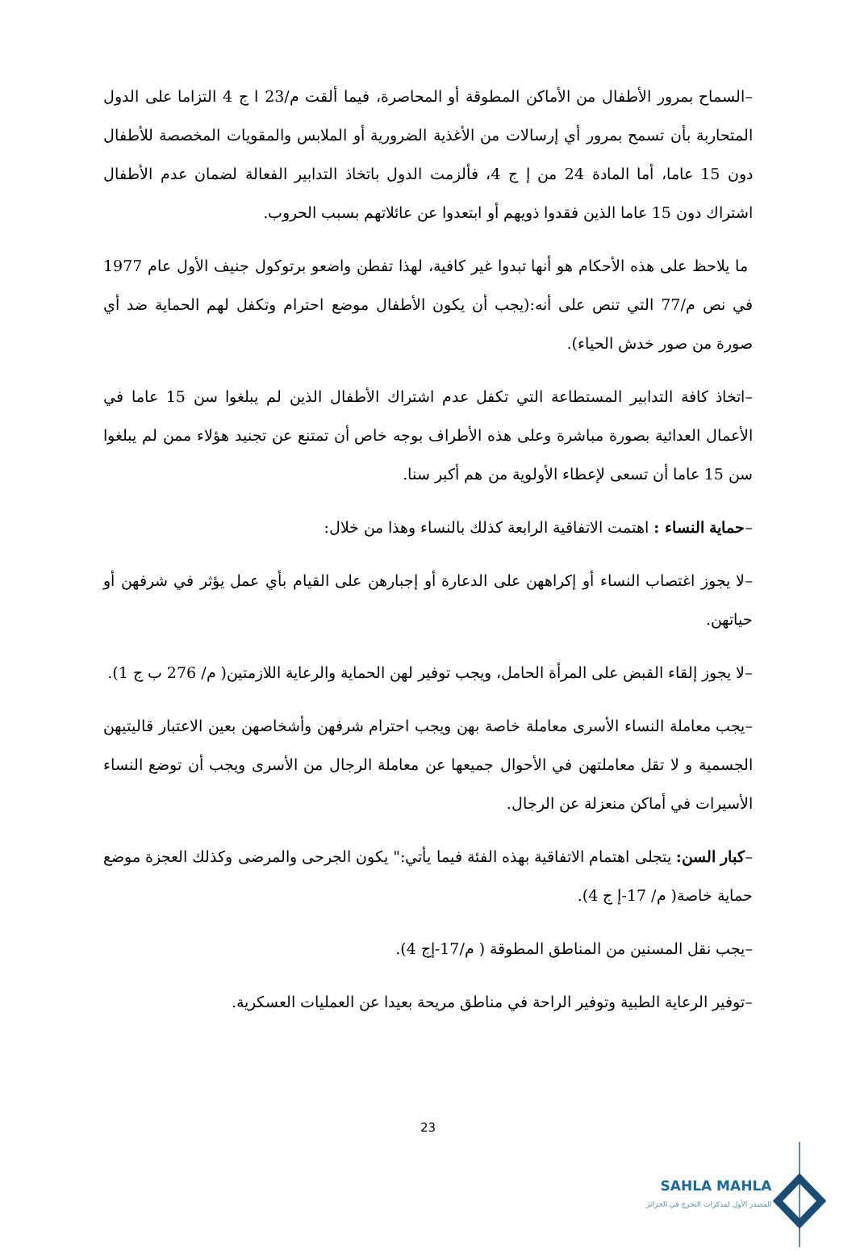–السماح بمرور الأطفال من الأماكن المطوقة أو المحاصرة، فيما ألقت م/23 ا ج 4 التزاما على الدول المتحاربة بأن تسمح بمرور أي إرسالات من الأغذية الضرورية أو الملابس والمقويات المخصصة للأطفال دون 15 عاما، أما المادة 24 من إ ج 4، فألزمت الدول باتخاذ التدابير الفعالة لضمان عدم الأطفال اشتراك دون 15 عاما الذين فقدوا ذويهم أو ابتعدوا عن عائلاتهم بسبب الحروب.
ما يلاحظ على هذه الأحكام هو أنها تبدوا غير كافية، لهذا تفطن واضعو برتوكول جنيف الأول عام 1977 في نص م/77 التي تنص على أنه:(يجب أن يكون الأطفال موضع احترام وتكفل لهم الحماية ضد أي صورة من صور خدش الحياء).
–اتخاذ كافة التدابير المستطاعة التي تكفل عدم اشتراك الأطفال الذين لم يبلغوا سن 15 عاما في الأعمال العدائية بصورة مباشرة وعلى هذه الأطراف بوجه خاص أن تمتنع عن تجنيد هؤلاء ممن لم يبلغوا سن 15 عاما أن تسعى لإعطاء الأولوية من هم أكبر سنا.
–حماية النساء : اهتمت الاتفاقية الرابعة كذلك بالنساء وهذا من خلال:
–لا يجوز اغتصاب النساء أو إكراههن على الدعارة أو إجبارهن على القيام بأي عمل يؤثر في شرفهن أو حياتهن.
–لا يجوز إلقاء القبض على المرأة الحامل، ويجب توفير لهن الحماية والرعاية اللازمتين( م/ 276 ب ج 1).
–يجب معاملة النساء الأسرى معاملة خاصة بهن ويجب احترام شرفهن وأشخاصهن بعين الاعتبار قاليتيهن الجسمية و لا تقل معاملتهن في الأحوال جميعها عن معاملة الرجال من الأسرى ويجب أن توضع النساء الأسيرات في أماكن منعزلة عن الرجال.
–كبار السن: يتجلى اهتمام الاتفاقية بهذه الفئة فيما يأتي:" يكون الجرحى والمرضى وكذلك العجزة موضع حماية خاصة( م/ 17-إ ج 4).
–يجب نقل المسنين من المناطق المطوقة ( م/17-إج 4).
–توفير الرعاية الطبية وتوفير الراحة في مناطق مريحة بعيدا عن العمليات العسكرية.
23
SAHLA MAHLA
المصدر الأول لمذكرات التخرج في الجزائر